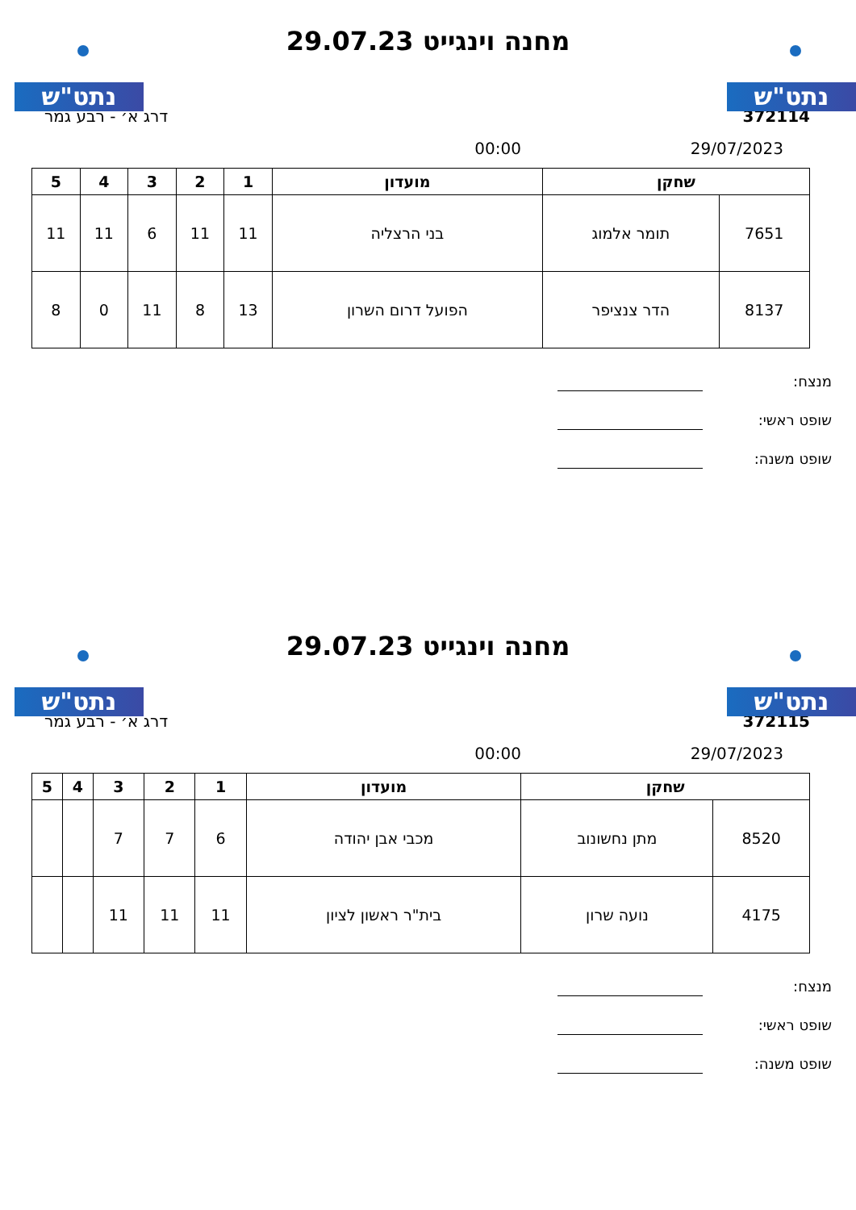נתט"ש נתט"ש
מחנה וינגייט 29.07.23
372114 דרג א׳ - רבע גמר
29/07/2023 00:00
| שחקן | | מועדון | 1 | 2 | 3 | 4 | 5 |
| --- | --- | --- | --- | --- | --- | --- | --- |
| 7651 | תומר אלמוג | בני הרצליה | 11 | 11 | 6 | 11 | 11 |
| 8137 | הדר צנציפר | הפועל דרום השרון | 13 | 8 | 11 | 0 | 8 |
מנצח:
שופט ראשי:
שופט משנה:
נתט"ש נתט"ש
מחנה וינגייט 29.07.23
372115 דרג א׳ - רבע גמר
29/07/2023 00:00
| שחקן | | מועדון | 1 | 2 | 3 | 4 | 5 |
| --- | --- | --- | --- | --- | --- | --- | --- |
| 8520 | מתן נחשונוב | מכבי אבן יהודה | 6 | 7 | 7 | | |
| 4175 | נועה שרון | בית"ר ראשון לציון | 11 | 11 | 11 | | |
מנצח:
שופט ראשי:
שופט משנה: